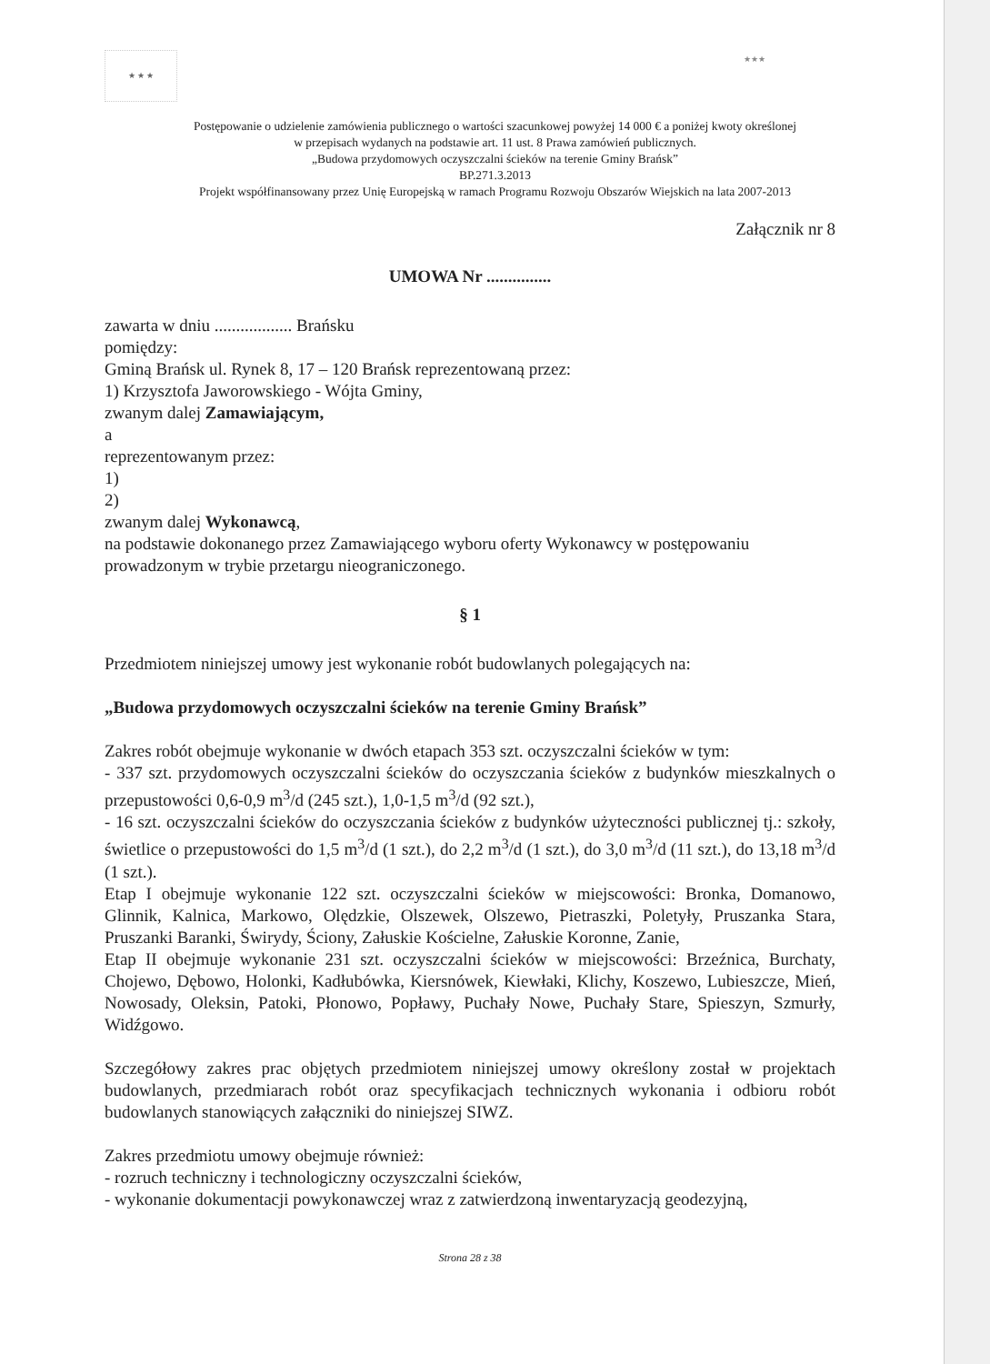★ ★ ★ ★★★
Postępowanie o udzielenie zamówienia publicznego o wartości szacunkowej powyżej 14 000 € a poniżej kwoty określonej
w przepisach wydanych na podstawie art. 11 ust. 8 Prawa zamówień publicznych.
„Budowa przydomowych oczyszczalni ścieków na terenie Gminy Brańsk”
BP.271.3.2013
Projekt współfinansowany przez Unię Europejską w ramach Programu Rozwoju Obszarów Wiejskich na lata 2007-2013
Załącznik nr 8
UMOWA Nr ...............
zawarta w dniu .................. Brańsku
pomiędzy:
Gminą Brańsk ul. Rynek 8, 17 – 120 Brańsk reprezentowaną przez:
1) Krzysztofa Jaworowskiego - Wójta Gminy,
zwanym dalej Zamawiającym,
a
reprezentowanym przez:
1)
2)
zwanym dalej Wykonawcą,
na podstawie dokonanego przez Zamawiającego wyboru oferty Wykonawcy w postępowaniu prowadzonym w trybie przetargu nieograniczonego.
§ 1
Przedmiotem niniejszej umowy jest wykonanie robót budowlanych polegających na:
„Budowa przydomowych oczyszczalni ścieków na terenie Gminy Brańsk”
Zakres robót obejmuje wykonanie w dwóch etapach 353 szt. oczyszczalni ścieków w tym:
- 337 szt. przydomowych oczyszczalni ścieków do oczyszczania ścieków z budynków mieszkalnych o przepustowości 0,6-0,9 m<sup>3</sup>/d (245 szt.), 1,0-1,5 m<sup>3</sup>/d (92 szt.),
- 16 szt. oczyszczalni ścieków do oczyszczania ścieków z budynków użyteczności publicznej tj.: szkoły, świetlice o przepustowości do 1,5 m<sup>3</sup>/d (1 szt.), do 2,2 m<sup>3</sup>/d (1 szt.), do 3,0 m<sup>3</sup>/d (11 szt.), do 13,18 m<sup>3</sup>/d (1 szt.).
Etap I obejmuje wykonanie 122 szt. oczyszczalni ścieków w miejscowości: Bronka, Domanowo, Glinnik, Kalnica, Markowo, Olędzkie, Olszewek, Olszewo, Pietraszki, Poletyły, Pruszanka Stara, Pruszanki Baranki, Świrydy, Ściony, Załuskie Kościelne, Załuskie Koronne, Zanie,
Etap II obejmuje wykonanie 231 szt. oczyszczalni ścieków w miejscowości: Brzeźnica, Burchaty, Chojewo, Dębowo, Holonki, Kadłubówka, Kiersnówek, Kiewłaki, Klichy, Koszewo, Lubieszcze, Mień, Nowosady, Oleksin, Patoki, Płonowo, Popławy, Puchały Nowe, Puchały Stare, Spieszyn, Szmurły, Widźgowo.
Szczegółowy zakres prac objętych przedmiotem niniejszej umowy określony został w projektach budowlanych, przedmiarach robót oraz specyfikacjach technicznych wykonania i odbioru robót budowlanych stanowiących załączniki do niniejszej SIWZ.
Zakres przedmiotu umowy obejmuje również:
- rozruch techniczny i technologiczny oczyszczalni ścieków,
- wykonanie dokumentacji powykonawczej wraz z zatwierdzoną inwentaryzacją geodezyjną,
Strona 28 z 38